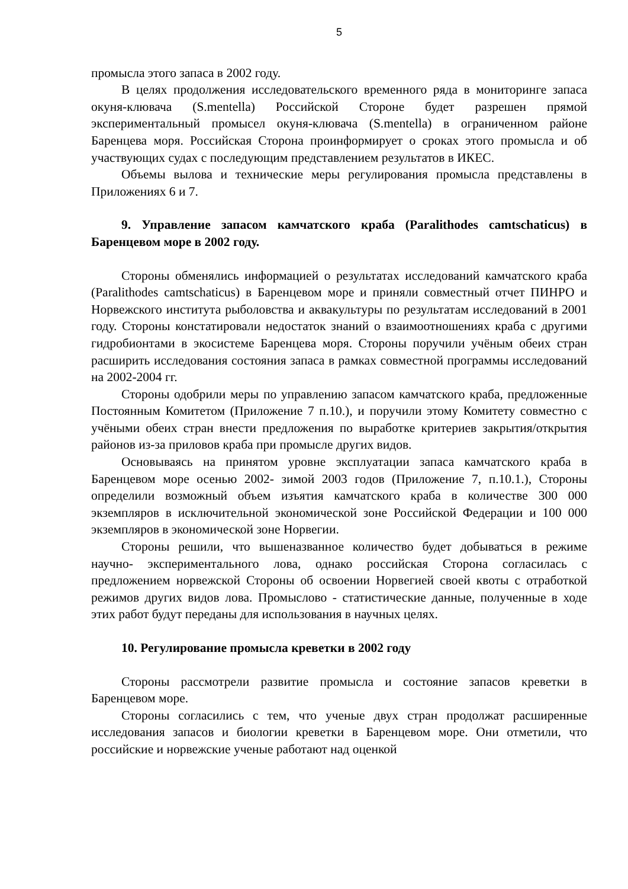5
промысла этого запаса в 2002 году.
В целях продолжения исследовательского временного ряда в мониторинге запаса окуня-клювача (S.mentella) Российской Стороне будет разрешен прямой экспериментальный промысел окуня-клювача (S.mentella) в ограниченном районе Баренцева моря. Российская Сторона проинформирует о сроках этого промысла и об участвующих судах с последующим представлением результатов в ИКЕС.
Объемы вылова и технические меры регулирования промысла представлены в Приложениях 6 и 7.
9. Управление запасом камчатского краба (Paralithodes camtschaticus) в Баренцевом море в 2002 году.
Стороны обменялись информацией о результатах исследований камчатского краба (Paralithodes camtschaticus) в Баренцевом море и приняли совместный отчет ПИНРО и Норвежского института рыболовства и аквакультуры по результатам исследований в 2001 году. Стороны констатировали недостаток знаний о взаимоотношениях краба с другими гидробионтами в экосистеме Баренцева моря. Стороны поручили учёным обеих стран расширить исследования состояния запаса в рамках совместной программы исследований на 2002-2004 гг.
Стороны одобрили меры по управлению запасом камчатского краба, предложенные Постоянным Комитетом (Приложение 7 п.10.), и поручили этому Комитету совместно с учёными обеих стран внести предложения по выработке критериев закрытия/открытия районов из-за приловов краба при промысле других видов.
Основываясь на принятом уровне эксплуатации запаса камчатского краба в Баренцевом море осенью 2002- зимой 2003 годов (Приложение 7, п.10.1.), Стороны определили возможный объем изъятия камчатского краба в количестве 300 000 экземпляров в исключительной экономической зоне Российской Федерации и 100 000 экземпляров в экономической зоне Норвегии.
Стороны решили, что вышеназванное количество будет добываться в режиме научно- экспериментального лова, однако российская Сторона согласилась с предложением норвежской Стороны об освоении Норвегией своей квоты с отработкой режимов других видов лова. Промыслово - статистические данные, полученные в ходе этих работ будут переданы для использования в научных целях.
10. Регулирование промысла креветки в 2002 году
Стороны рассмотрели развитие промысла и состояние запасов креветки в Баренцевом море.
Стороны согласились с тем, что ученые двух стран продолжат расширенные исследования запасов и биологии креветки в Баренцевом море. Они отметили, что российские и норвежские ученые работают над оценкой